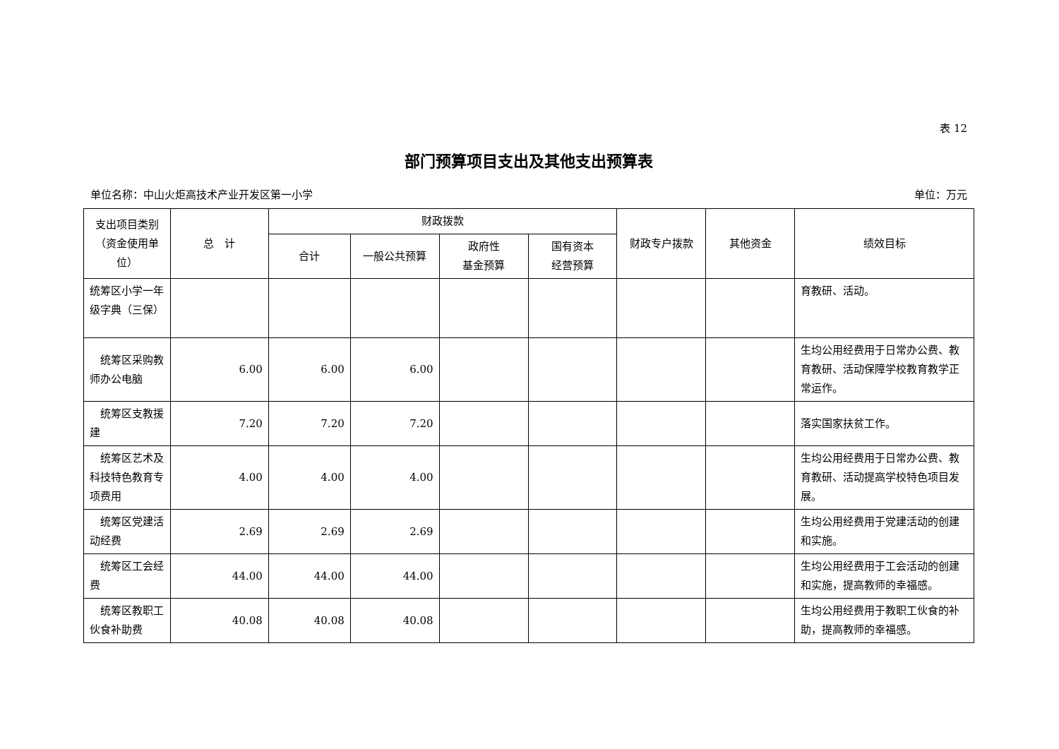表 12
部门预算项目支出及其他支出预算表
单位名称：中山火炬高技术产业开发区第一小学 单位：万元
| 支出项目类别（资金使用单位） | 总 计 | 财政拨款 | | | | 财政专户拨款 | 其他资金 | 绩效目标 |
| --- | --- | --- | --- | --- | --- | --- | --- | --- |
| | | 合计 | 一般公共预算 | 政府性 基金预算 | 国有资本 经营预算 | | | |
| 统筹区小学一年级字典（三保） | | | | | | | | 育教研、活动。 |
| 统筹区采购教师办公电脑 | 6.00 | 6.00 | 6.00 | | | | | 生均公用经费用于日常办公费、教育教研、活动保障学校教育教学正常运作。 |
| 统筹区支教援建 | 7.20 | 7.20 | 7.20 | | | | | 落实国家扶贫工作。 |
| 统筹区艺术及科技特色教育专项费用 | 4.00 | 4.00 | 4.00 | | | | | 生均公用经费用于日常办公费、教育教研、活动提高学校特色项目发展。 |
| 统筹区党建活动经费 | 2.69 | 2.69 | 2.69 | | | | | 生均公用经费用于党建活动的创建和实施。 |
| 统筹区工会经费 | 44.00 | 44.00 | 44.00 | | | | | 生均公用经费用于工会活动的创建和实施，提高教师的幸福感。 |
| 统筹区教职工伙食补助费 | 40.08 | 40.08 | 40.08 | | | | | 生均公用经费用于教职工伙食的补助，提高教师的幸福感。 |